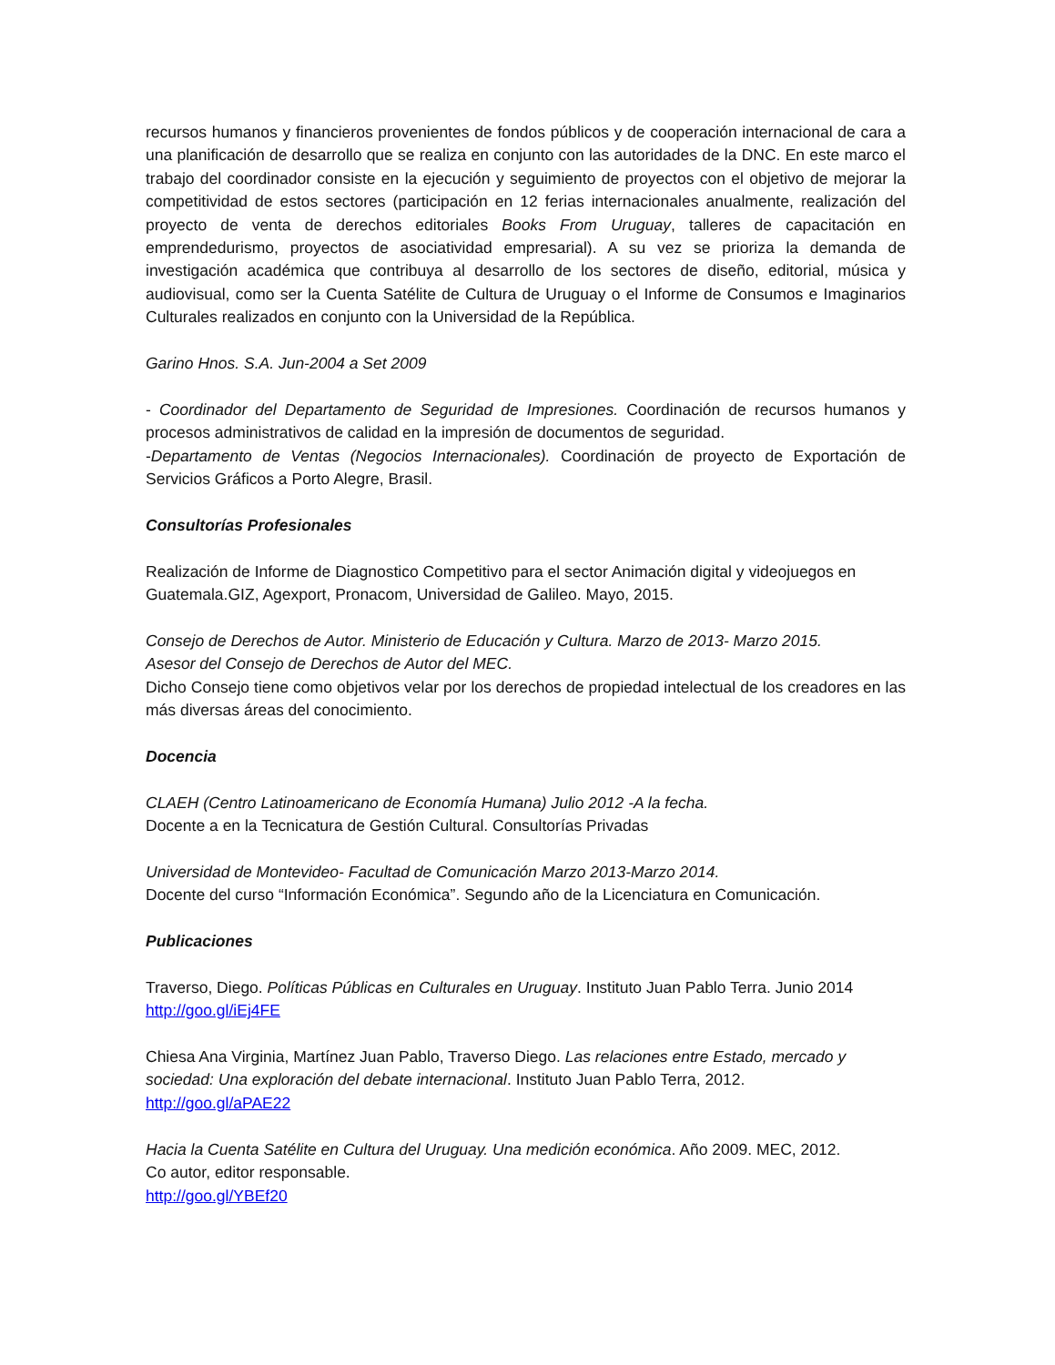recursos humanos y financieros provenientes de fondos públicos y de cooperación internacional de cara a una planificación de desarrollo que se realiza en conjunto con las autoridades de la DNC. En este marco el trabajo del coordinador consiste en la ejecución y seguimiento de proyectos con el objetivo de mejorar la competitividad de estos sectores (participación en 12 ferias internacionales anualmente, realización del proyecto de venta de derechos editoriales Books From Uruguay, talleres de capacitación en emprendedurismo, proyectos de asociatividad empresarial). A su vez se prioriza la demanda de investigación académica que contribuya al desarrollo de los sectores de diseño, editorial, música y audiovisual, como ser la Cuenta Satélite de Cultura de Uruguay o el Informe de Consumos e Imaginarios Culturales realizados en conjunto con la Universidad de la República.
Garino Hnos. S.A. Jun-2004 a Set 2009
- Coordinador del Departamento de Seguridad de Impresiones. Coordinación de recursos humanos y procesos administrativos de calidad en la impresión de documentos de seguridad.
-Departamento de Ventas (Negocios Internacionales). Coordinación de proyecto de Exportación de Servicios Gráficos a Porto Alegre, Brasil.
Consultorías Profesionales
Realización de Informe de Diagnostico Competitivo para el sector Animación digital y videojuegos en Guatemala.GIZ, Agexport, Pronacom, Universidad de Galileo. Mayo, 2015.
Consejo de Derechos de Autor. Ministerio de Educación y Cultura. Marzo de 2013- Marzo 2015.
Asesor del Consejo de Derechos de Autor del MEC.
Dicho Consejo tiene como objetivos velar por los derechos de propiedad intelectual de los creadores en las más diversas áreas del conocimiento.
Docencia
CLAEH (Centro Latinoamericano de Economía Humana) Julio 2012 -A la fecha.
Docente a en la Tecnicatura de Gestión Cultural. Consultorías Privadas
Universidad de Montevideo- Facultad de Comunicación Marzo 2013-Marzo 2014.
Docente del curso “Información Económica”. Segundo año de la Licenciatura en Comunicación.
Publicaciones
Traverso, Diego. Políticas Públicas en Culturales en Uruguay. Instituto Juan Pablo Terra. Junio 2014
http://goo.gl/iEj4FE
Chiesa Ana Virginia, Martínez Juan Pablo, Traverso Diego. Las relaciones entre Estado, mercado y sociedad: Una exploración del debate internacional. Instituto Juan Pablo Terra, 2012.
http://goo.gl/aPAE22
Hacia la Cuenta Satélite en Cultura del Uruguay. Una medición económica. Año 2009. MEC, 2012.
Co autor, editor responsable.
http://goo.gl/YBEf20